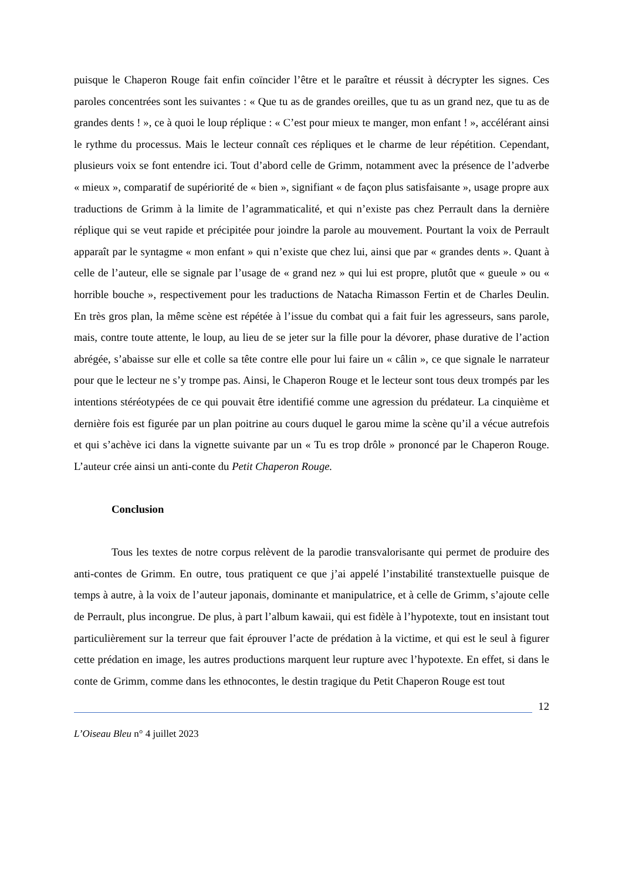puisque le Chaperon Rouge fait enfin coïncider l’être et le paraître et réussit à décrypter les signes. Ces paroles concentrées sont les suivantes : « Que tu as de grandes oreilles, que tu as un grand nez, que tu as de grandes dents ! », ce à quoi le loup réplique : « C’est pour mieux te manger, mon enfant ! », accélérant ainsi le rythme du processus. Mais le lecteur connaît ces répliques et le charme de leur répétition. Cependant, plusieurs voix se font entendre ici. Tout d’abord celle de Grimm, notamment avec la présence de l’adverbe « mieux », comparatif de supériorité de « bien », signifiant « de façon plus satisfaisante », usage propre aux traductions de Grimm à la limite de l’agrammaticalité, et qui n’existe pas chez Perrault dans la dernière réplique qui se veut rapide et précipitée pour joindre la parole au mouvement. Pourtant la voix de Perrault apparaît par le syntagme « mon enfant » qui n’existe que chez lui, ainsi que par « grandes dents ». Quant à celle de l’auteur, elle se signale par l’usage de « grand nez » qui lui est propre, plutôt que « gueule » ou « horrible bouche », respectivement pour les traductions de Natacha Rimasson Fertin et de Charles Deulin. En très gros plan, la même scène est répétée à l’issue du combat qui a fait fuir les agresseurs, sans parole, mais, contre toute attente, le loup, au lieu de se jeter sur la fille pour la dévorer, phase durative de l’action abrégée, s’abaisse sur elle et colle sa tête contre elle pour lui faire un « câlin », ce que signale le narrateur pour que le lecteur ne s’y trompe pas. Ainsi, le Chaperon Rouge et le lecteur sont tous deux trompés par les intentions stéréotypées de ce qui pouvait être identifié comme une agression du prédateur. La cinquième et dernière fois est figurée par un plan poitrine au cours duquel le garou mime la scène qu’il a vécue autrefois et qui s’achève ici dans la vignette suivante par un « Tu es trop drôle » prononcé par le Chaperon Rouge. L’auteur crée ainsi un anti-conte du Petit Chaperon Rouge.
Conclusion
Tous les textes de notre corpus relèvent de la parodie transvalorisante qui permet de produire des anti-contes de Grimm. En outre, tous pratiquent ce que j’ai appelé l’instabilité transtextuelle puisque de temps à autre, à la voix de l’auteur japonais, dominante et manipulatrice, et à celle de Grimm, s’ajoute celle de Perrault, plus incongrue. De plus, à part l’album kawaii, qui est fidèle à l’hypotexte, tout en insistant tout particulièrement sur la terreur que fait éprouver l’acte de prédation à la victime, et qui est le seul à figurer cette prédation en image, les autres productions marquent leur rupture avec l’hypotexte. En effet, si dans le conte de Grimm, comme dans les ethnocontes, le destin tragique du Petit Chaperon Rouge est tout
12
L’Oiseau Bleu n° 4 juillet 2023